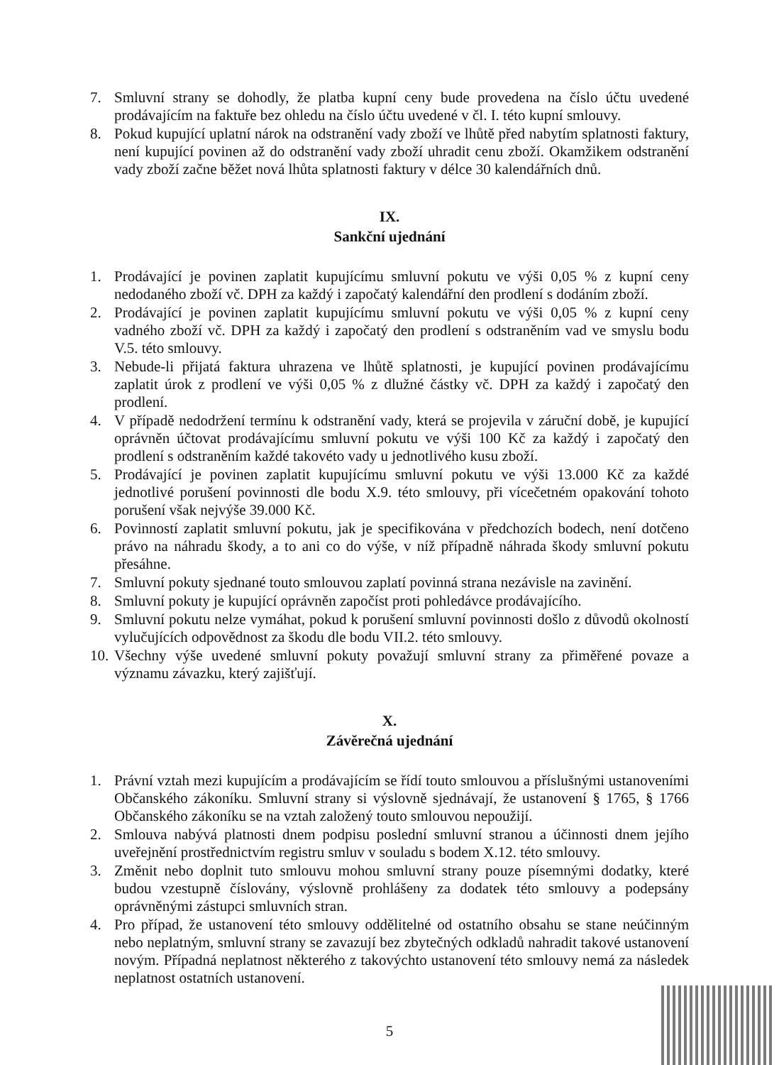7. Smluvní strany se dohodly, že platba kupní ceny bude provedena na číslo účtu uvedené prodávajícím na faktuře bez ohledu na číslo účtu uvedené v čl. I. této kupní smlouvy.
8. Pokud kupující uplatní nárok na odstranění vady zboží ve lhůtě před nabytím splatnosti faktury, není kupující povinen až do odstranění vady zboží uhradit cenu zboží. Okamžikem odstranění vady zboží začne běžet nová lhůta splatnosti faktury v délce 30 kalendářních dnů.
IX.
Sankční ujednání
1. Prodávající je povinen zaplatit kupujícímu smluvní pokutu ve výši 0,05 % z kupní ceny nedodaného zboží vč. DPH za každý i započatý kalendářní den prodlení s dodáním zboží.
2. Prodávající je povinen zaplatit kupujícímu smluvní pokutu ve výši 0,05 % z kupní ceny vadného zboží vč. DPH za každý i započatý den prodlení s odstraněním vad ve smyslu bodu V.5. této smlouvy.
3. Nebude-li přijatá faktura uhrazena ve lhůtě splatnosti, je kupující povinen prodávajícímu zaplatit úrok z prodlení ve výši 0,05 % z dlužné částky vč. DPH za každý i započatý den prodlení.
4. V případě nedodržení termínu k odstranění vady, která se projevila v záruční době, je kupující oprávněn účtovat prodávajícímu smluvní pokutu ve výši 100 Kč za každý i započatý den prodlení s odstraněním každé takovéto vady u jednotlivého kusu zboží.
5. Prodávající je povinen zaplatit kupujícímu smluvní pokutu ve výši 13.000 Kč za každé jednotlivé porušení povinnosti dle bodu X.9. této smlouvy, při vícečetném opakování tohoto porušení však nejvýše 39.000 Kč.
6. Povinností zaplatit smluvní pokutu, jak je specifikována v předchozích bodech, není dotčeno právo na náhradu škody, a to ani co do výše, v níž případně náhrada škody smluvní pokutu přesáhne.
7. Smluvní pokuty sjednané touto smlouvou zaplatí povinná strana nezávisle na zavinění.
8. Smluvní pokuty je kupující oprávněn započíst proti pohledávce prodávajícího.
9. Smluvní pokutu nelze vymáhat, pokud k porušení smluvní povinnosti došlo z důvodů okolností vylučujících odpovědnost za škodu dle bodu VII.2. této smlouvy.
10. Všechny výše uvedené smluvní pokuty považují smluvní strany za přiměřené povaze a významu závazku, který zajišťují.
X.
Závěrečná ujednání
1. Právní vztah mezi kupujícím a prodávajícím se řídí touto smlouvou a příslušnými ustanoveními Občanského zákoníku. Smluvní strany si výslovně sjednávají, že ustanovení § 1765, § 1766 Občanského zákoníku se na vztah založený touto smlouvou nepoužijí.
2. Smlouva nabývá platnosti dnem podpisu poslední smluvní stranou a účinnosti dnem jejího uveřejnění prostřednictvím registru smluv v souladu s bodem X.12. této smlouvy.
3. Změnit nebo doplnit tuto smlouvu mohou smluvní strany pouze písemnými dodatky, které budou vzestupně číslovány, výslovně prohlášeny za dodatek této smlouvy a podepsány oprávněnými zástupci smluvních stran.
4. Pro případ, že ustanovení této smlouvy oddělitelné od ostatního obsahu se stane neúčinným nebo neplatným, smluvní strany se zavazují bez zbytečných odkladů nahradit takové ustanovení novým. Případná neplatnost některého z takovýchto ustanovení této smlouvy nemá za následek neplatnost ostatních ustanovení.
5